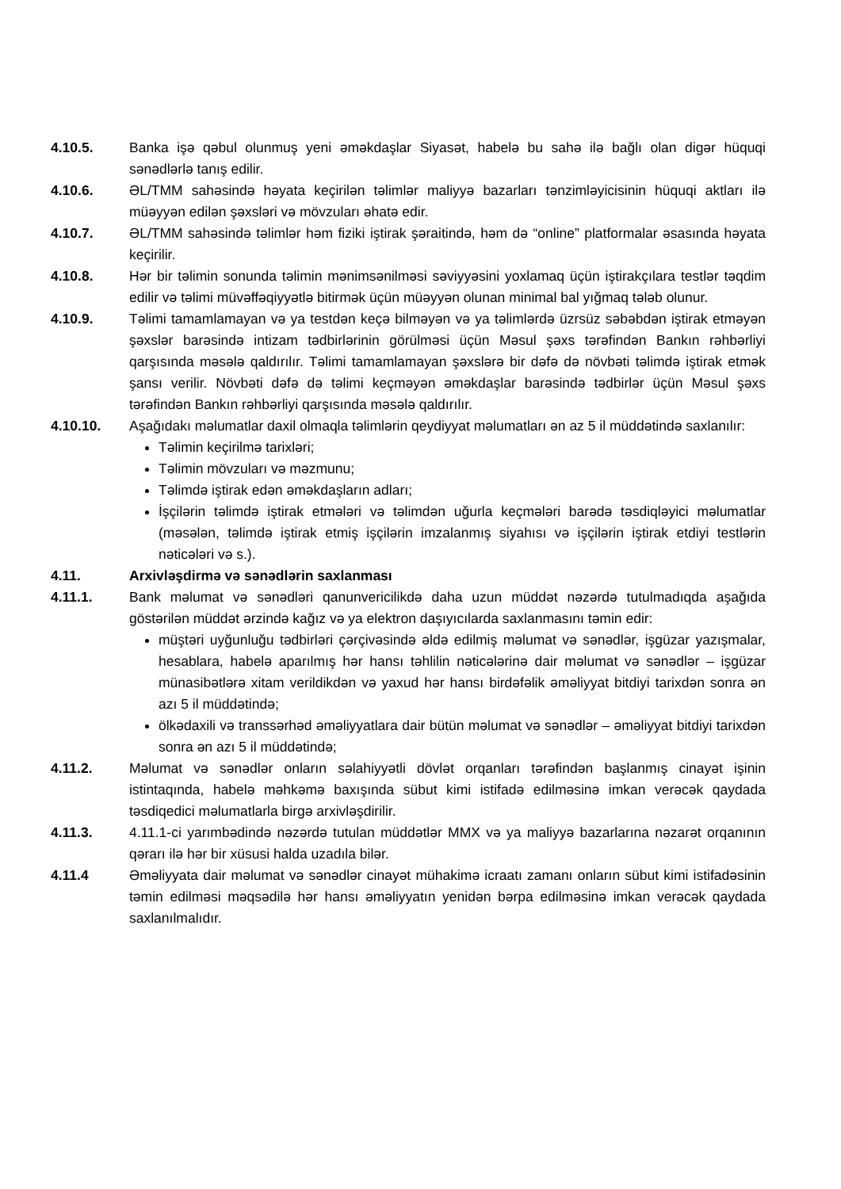4.10.5. Banka işə qəbul olunmuş yeni əməkdaşlar Siyasət, habelə bu sahə ilə bağlı olan digər hüquqi sənədlərlə tanış edilir.
4.10.6. ƏL/TMM sahəsində həyata keçirilən təlimlər maliyyə bazarları tənzimləyicisinin hüquqi aktları ilə müəyyən edilən şəxsləri və mövzuları əhatə edir.
4.10.7. ƏL/TMM sahəsində təlimlər həm fiziki iştirak şəraitində, həm də “online” platformalar əsasında həyata keçirilir.
4.10.8. Hər bir təlimin sonunda təlimin mənimsənilməsi səviyyəsini yoxlamaq üçün iştirakçılara testlər təqdim edilir və təlimi müvəffəqiyyətlə bitirmək üçün müəyyən olunan minimal bal yığmaq tələb olunur.
4.10.9. Təlimi tamamlamayan və ya testdən keçə bilməyən və ya təlimlərdə üzrsüz səbəbdən iştirak etməyən şəxslər barəsində intizam tədbirlərinin görülməsi üçün Məsul şəxs tərəfindən Bankın rəhbərliyi qarşısında məsələ qaldırılır. Təlimi tamamlamayan şəxslərə bir dəfə də növbəti təlimdə iştirak etmək şansı verilir. Növbəti dəfə də təlimi keçməyən əməkdaşlar barəsində tədbirlər üçün Məsul şəxs tərəfindən Bankın rəhbərliyi qarşısında məsələ qaldırılır.
4.10.10. Aşağıdakı məlumatlar daxil olmaqla təlimlərin qeydiyyat məlumatları ən az 5 il müddətində saxlanılır:
Təlimin keçirilmə tarixləri;
Təlimin mövzuları və məzmunu;
Təlimdə iştirak edən əməkdaşların adları;
İşçilərin təlimdə iştirak etmələri və təlimdən uğurla keçmələri barədə təsdiqləyici məlumatlar (məsələn, təlimdə iştirak etmiş işçilərin imzalanmış siyahısı və işçilərin iştirak etdiyi testlərin nəticələri və s.).
4.11. Arxivləşdirmə və sənədlərin saxlanması
4.11.1. Bank məlumat və sənədləri qanunvericilikdə daha uzun müddət nəzərdə tutulmadıqda aşağıda göstərilən müddət ərzində kağız və ya elektron daşıyıcılarda saxlanmasını təmin edir:
müştəri uyğunluğu tədbirləri çərçivəsində əldə edilmiş məlumat və sənədlər, işgüzar yazışmalar, hesablara, habelə aparılmış hər hansı təhlilin nəticələrinə dair məlumat və sənədlər – işgüzar münasibətlərə xitam verildikdən və yaxud hər hansı birdəfəlik əməliyyat bitdiyi tarixdən sonra ən azı 5 il müddətində;
ölkədaxili və transsərhəd əməliyyatlara dair bütün məlumat və sənədlər – əməliyyat bitdiyi tarixdən sonra ən azı 5 il müddətində;
4.11.2. Məlumat və sənədlər onların səlahiyyətli dövlət orqanları tərəfindən başlanmış cinayət işinin istintaqında, habelə məhkəmə baxışında sübut kimi istifadə edilməsinə imkan verəcək qaydada təsdiqedici məlumatlarla birgə arxivləşdirilir.
4.11.3. 4.11.1-ci yarımbədində nəzərdə tutulan müddətlər MMX və ya maliyyə bazarlarına nəzarət orqanının qərarı ilə hər bir xüsusi halda uzadıla bilər.
4.11.4 Əməliyyata dair məlumat və sənədlər cinayət mühakimə icraatı zamanı onların sübut kimi istifadəsinin təmin edilməsi məqsədilə hər hansı əməliyyatın yenidən bərpa edilməsinə imkan verəcək qaydada saxlanılmalıdır.